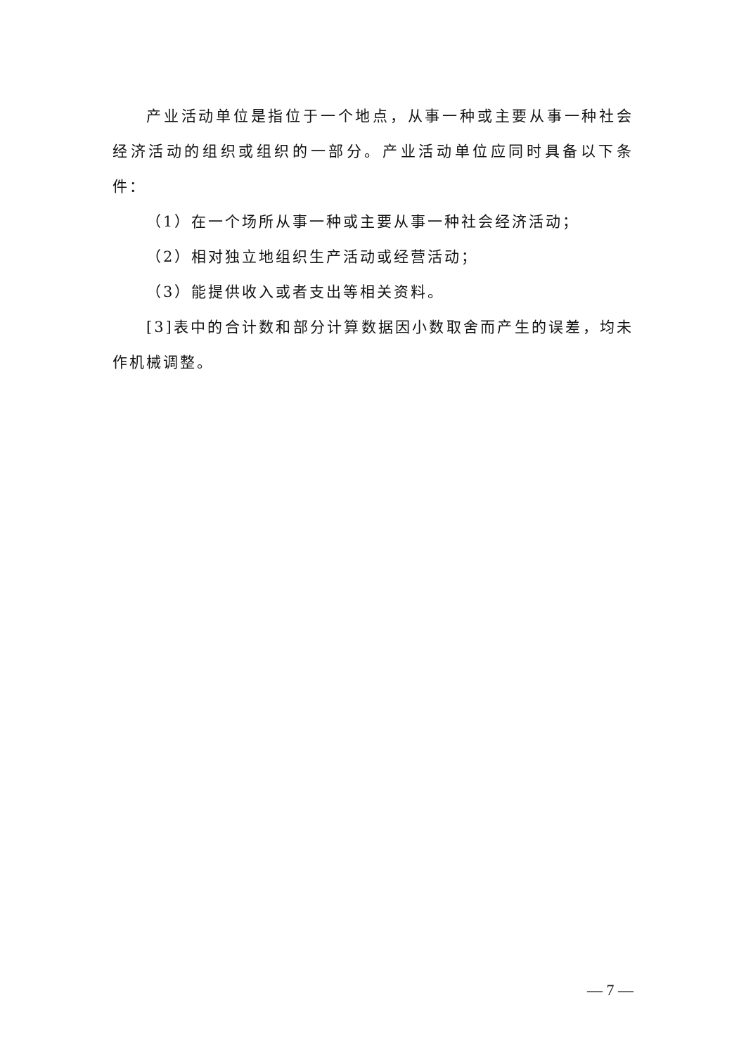产业活动单位是指位于一个地点，从事一种或主要从事一种社会经济活动的组织或组织的一部分。产业活动单位应同时具备以下条件：
（1）在一个场所从事一种或主要从事一种社会经济活动；
（2）相对独立地组织生产活动或经营活动；
（3）能提供收入或者支出等相关资料。
[3]表中的合计数和部分计算数据因小数取舍而产生的误差，均未作机械调整。
— 7 —